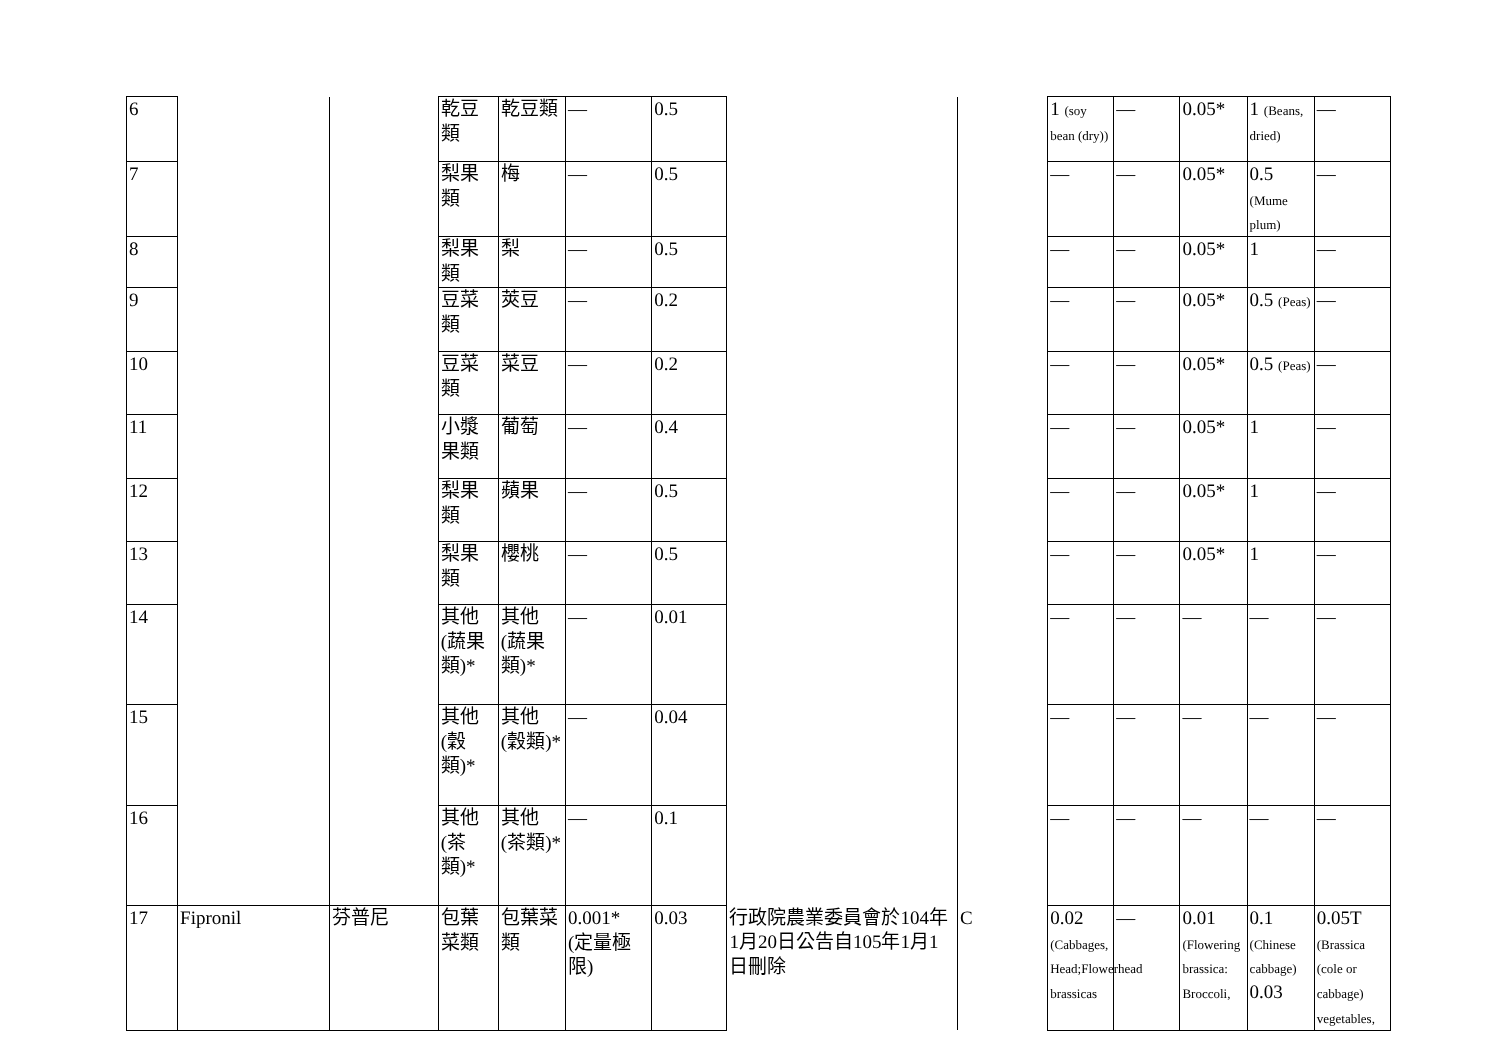| 6 | | | 乾豆類 | 乾豆類 | — | 0.5 | | | 1 (soy bean (dry)) | — | 0.05* | 1 (Beans, dried) | — |
| 7 | | | 梨果類 | 梅 | — | 0.5 | | | — | — | 0.05* | 0.5 (Mume plum) | — |
| 8 | | | 梨果類 | 梨 | — | 0.5 | | | — | — | 0.05* | 1 | — |
| 9 | | | 豆菜類 | 莢豆 | — | 0.2 | | | — | — | 0.05* | 0.5 (Peas) | — |
| 10 | | | 豆菜類 | 菜豆 | — | 0.2 | | | — | — | 0.05* | 0.5 (Peas) | — |
| 11 | | | 小漿果類 | 葡萄 | — | 0.4 | | | — | — | 0.05* | 1 | — |
| 12 | | | 梨果類 | 蘋果 | — | 0.5 | | | — | — | 0.05* | 1 | — |
| 13 | | | 梨果類 | 櫻桃 | — | 0.5 | | | — | — | 0.05* | 1 | — |
| 14 | | | 其他(蔬果類)* | 其他(蔬果類)* | — | 0.01 | | | — | — | — | — | — |
| 15 | | | 其他(穀類)* | 其他(穀類)* | — | 0.04 | | | — | — | — | — | — |
| 16 | | | 其他(茶類)* | 其他(茶類)* | — | 0.1 | | | — | — | — | — | — |
| 17 | Fipronil | 芬普尼 | 包葉菜類 | 包葉菜類 | 0.001* (定量極限) | 0.03 | 行政院農業委員會於104年1月20日公告自105年1月1日刪除 | C | 0.02 (Cabbages, Head;Flowerhead brassicas | — | 0.01 (Flowering brassica: Broccoli, | 0.1 (Chinese cabbage) 0.03 | 0.05T (Brassica (cole or cabbage) vegetables, |